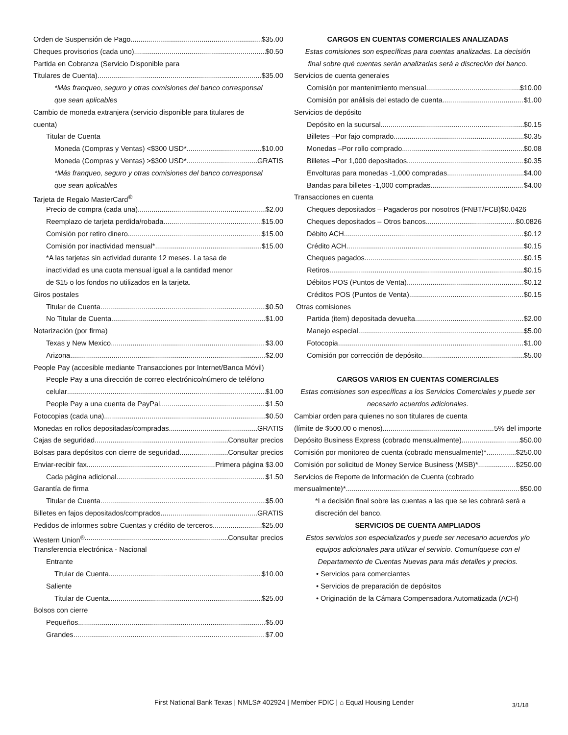Orden de Suspensión de Pago $35.00
Cheques provisorios (cada uno) $0.50
Partida en Cobranza (Servicio Disponible para
Titulares de Cuenta) $35.00
*Más franqueo, seguro y otras comisiones del banco corresponsal
que sean aplicables
Cambio de moneda extranjera (servicio disponible para titulares de
cuenta)
Titular de Cuenta
Moneda (Compras y Ventas) <$300 USD* $10.00
Moneda (Compras y Ventas) >$300 USD* GRATIS
*Más franqueo, seguro y otras comisiones del banco corresponsal
que sean aplicables
Tarjeta de Regalo MasterCard<sup>®</sup>
Precio de compra (cada una) $2.00
Reemplazo de tarjeta perdida/robada $15.00
Comisión por retiro dinero $15.00
Comisión por inactividad mensual* $15.00
*A las tarjetas sin actividad durante 12 meses. La tasa de
inactividad es una cuota mensual igual a la cantidad menor
de $15 o los fondos no utilizados en la tarjeta.
Giros postales
Titular de Cuenta $0.50
No Titular de Cuenta $1.00
Notarización (por firma)
Texas y New Mexico $3.00
Arizona $2.00
People Pay (accesible mediante Transacciones por Internet/Banca Móvil)
People Pay a una dirección de correo electrónico/número de teléfono
celular $1.00
People Pay a una cuenta de PayPal $1.50
Fotocopias (cada una) $0.50
Monedas en rollos depositadas/compradas GRATIS
Cajas de seguridad Consultar precios
Bolsas para depósitos con cierre de seguridad Consultar precios
Enviar-recibir fax Primera página $3.00
Cada página adicional $1.50
Garantía de firma
Titular de Cuenta $5.00
Billetes en fajos depositados/comprados GRATIS
Pedidos de informes sobre Cuentas y crédito de terceros $25.00
Western Union<sup>®</sup> Consultar precios
Transferencia electrónica - Nacional
Entrante
Titular de Cuenta $10.00
Saliente
Titular de Cuenta $25.00
Bolsos con cierre
Pequeños $5.00
Grandes $7.00
CARGOS EN CUENTAS COMERCIALES ANALIZADAS
Estas comisiones son específicas para cuentas analizadas. La decisión
final sobre qué cuentas serán analizadas será a discreción del banco.
Servicios de cuenta generales
Comisión por mantenimiento mensual $10.00
Comisión por análisis del estado de cuenta $1.00
Servicios de depósito
Depósito en la sucursal $0.15
Billetes –Por fajo comprado $0.35
Monedas –Por rollo comprado $0.08
Billetes –Por 1,000 depositados $0.35
Envolturas para monedas -1,000 compradas $4.00
Bandas para billetes -1,000 compradas $4.00
Transacciones en cuenta
Cheques depositados – Pagaderos por nosotros (FNBT/FCB) $0.0426
Cheques depositados – Otros bancos $0.0826
Débito ACH $0.12
Crédito ACH $0.15
Cheques pagados $0.15
Retiros $0.15
Débitos POS (Puntos de Venta) $0.12
Créditos POS (Puntos de Venta) $0.15
Otras comisiones
Partida (item) depositada devuelta $2.00
Manejo especial $5.00
Fotocopia $1.00
Comisión por corrección de depósito $5.00
CARGOS VARIOS EN CUENTAS COMERCIALES
Estas comisiones son específicas a los Servicios Comerciales y puede ser
necesario acuerdos adicionales.
Cambiar orden para quienes no son titulares de cuenta
(límite de $500.00 o menos) 5% del importe
Depósito Business Express (cobrado mensualmente) $50.00
Comisión por monitoreo de cuenta (cobrado mensualmente)* $250.00
Comisión por solicitud de Money Service Business (MSB)* $250.00
Servicios de Reporte de Información de Cuenta (cobrado
mensualmente)* $50.00
*La decisión final sobre las cuentas a las que se les cobrará será a
discreción del banco.
SERVICIOS DE CUENTA AMPLIADOS
Estos servicios son especializados y puede ser necesario acuerdos y/o
equipos adicionales para utilizar el servicio. Comuníquese con el
Departamento de Cuentas Nuevas para más detalles y precios.
• Servicios para comerciantes
• Servicios de preparación de depósitos
• Originación de la Cámara Compensadora Automatizada (ACH)
First National Bank Texas | NMLS# 402924 | Member FDIC | ⌂ Equal Housing Lender 3/1/18